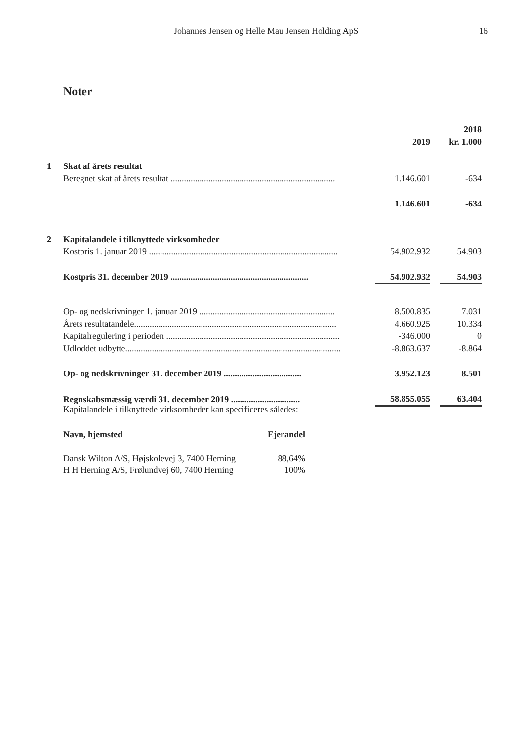Johannes Jensen og Helle Mau Jensen Holding ApS 16
Noter
| | | | | 2018 |
| | | 2019 | | kr. 1.000 |
| 1 | Skat af årets resultat | | | |
| | Beregnet skat af årets resultat .......................................................................... | 1.146.601 | | -634 |
| | | 1.146.601 | | -634 |
| 2 | Kapitalandele i tilknyttede virksomheder | | | |
| | Kostpris 1. januar 2019 ..................................................................................... | 54.902.932 | | 54.903 |
| | Kostpris 31. december 2019 .............................................................. | 54.902.932 | | 54.903 |
| | Op- og nedskrivninger 1. januar 2019 ............................................................. | 8.500.835 | | 7.031 |
| | Årets resultatandele........................................................................................... | 4.660.925 | | 10.334 |
| | Kapitalregulering i perioden .............................................................................. | -346.000 | | 0 |
| | Udloddet udbytte................................................................................................. | -8.863.637 | | -8.864 |
| | Op- og nedskrivninger 31. december 2019 ................................... | 3.952.123 | | 8.501 |
| | Regnskabsmæssig værdi 31. december 2019 ............................... | 58.855.055 | | 63.404 |
Kapitalandele i tilknyttede virksomheder kan specificeres således:
| Navn, hjemsted | Ejerandel |
| --- | --- |
| Dansk Wilton A/S, Højskolevej 3, 7400 Herning | 88,64% |
| H H Herning A/S, Frølundvej 60, 7400 Herning | 100% |